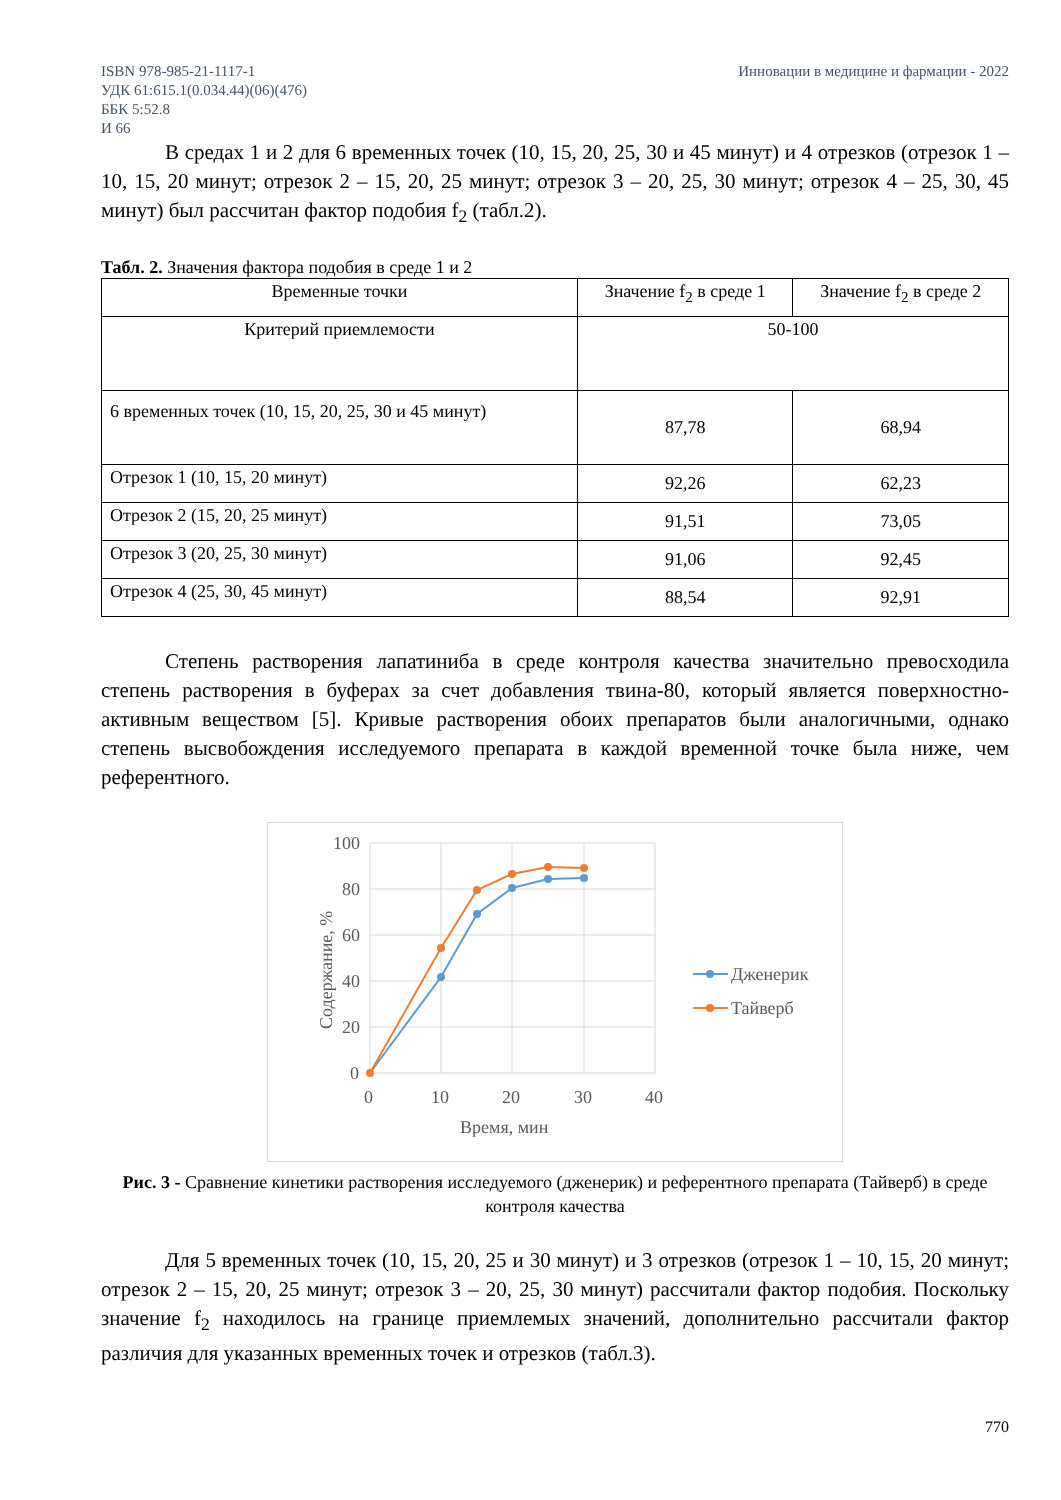ISBN 978-985-21-1117-1
УДК 61:615.1(0.034.44)(06)(476)
ББК 5:52.8
И 66
Инновации в медицине и фармации - 2022
В средах 1 и 2 для 6 временных точек (10, 15, 20, 25, 30 и 45 минут) и 4 отрезков (отрезок 1 – 10, 15, 20 минут; отрезок 2 – 15, 20, 25 минут; отрезок 3 – 20, 25, 30 минут; отрезок 4 – 25, 30, 45 минут) был рассчитан фактор подобия f<sub>2</sub> (табл.2).
Табл. 2. Значения фактора подобия в среде 1 и 2
| Временные точки | Значение f<sub>2</sub> в среде 1 | Значение f<sub>2</sub> в среде 2 |
| --- | --- | --- |
| Критерий приемлемости | 50-100 | |
| 6 временных точек (10, 15, 20, 25, 30 и 45 минут) | 87,78 | 68,94 |
| Отрезок 1 (10, 15, 20 минут) | 92,26 | 62,23 |
| Отрезок 2 (15, 20, 25 минут) | 91,51 | 73,05 |
| Отрезок 3 (20, 25, 30 минут) | 91,06 | 92,45 |
| Отрезок 4 (25, 30, 45 минут) | 88,54 | 92,91 |
Степень растворения лапатиниба в среде контроля качества значительно превосходила степень растворения в буферах за счет добавления твина-80, который является поверхностно-активным веществом [5]. Кривые растворения обоих препаратов были аналогичными, однако степень высвобождения исследуемого препарата в каждой временной точке была ниже, чем референтного.
100
80
60
40
20
0
0
10
20
30
40
Время, мин
Содержание, %
Дженерик
Тайверб
Рис. 3 - Сравнение кинетики растворения исследуемого (дженерик) и референтного препарата (Тайверб) в среде контроля качества
Для 5 временных точек (10, 15, 20, 25 и 30 минут) и 3 отрезков (отрезок 1 – 10, 15, 20 минут; отрезок 2 – 15, 20, 25 минут; отрезок 3 – 20, 25, 30 минут) рассчитали фактор подобия. Поскольку значение f<sub>2</sub> находилось на границе приемлемых значений, дополнительно рассчитали фактор различия для указанных временных точек и отрезков (табл.3).
770